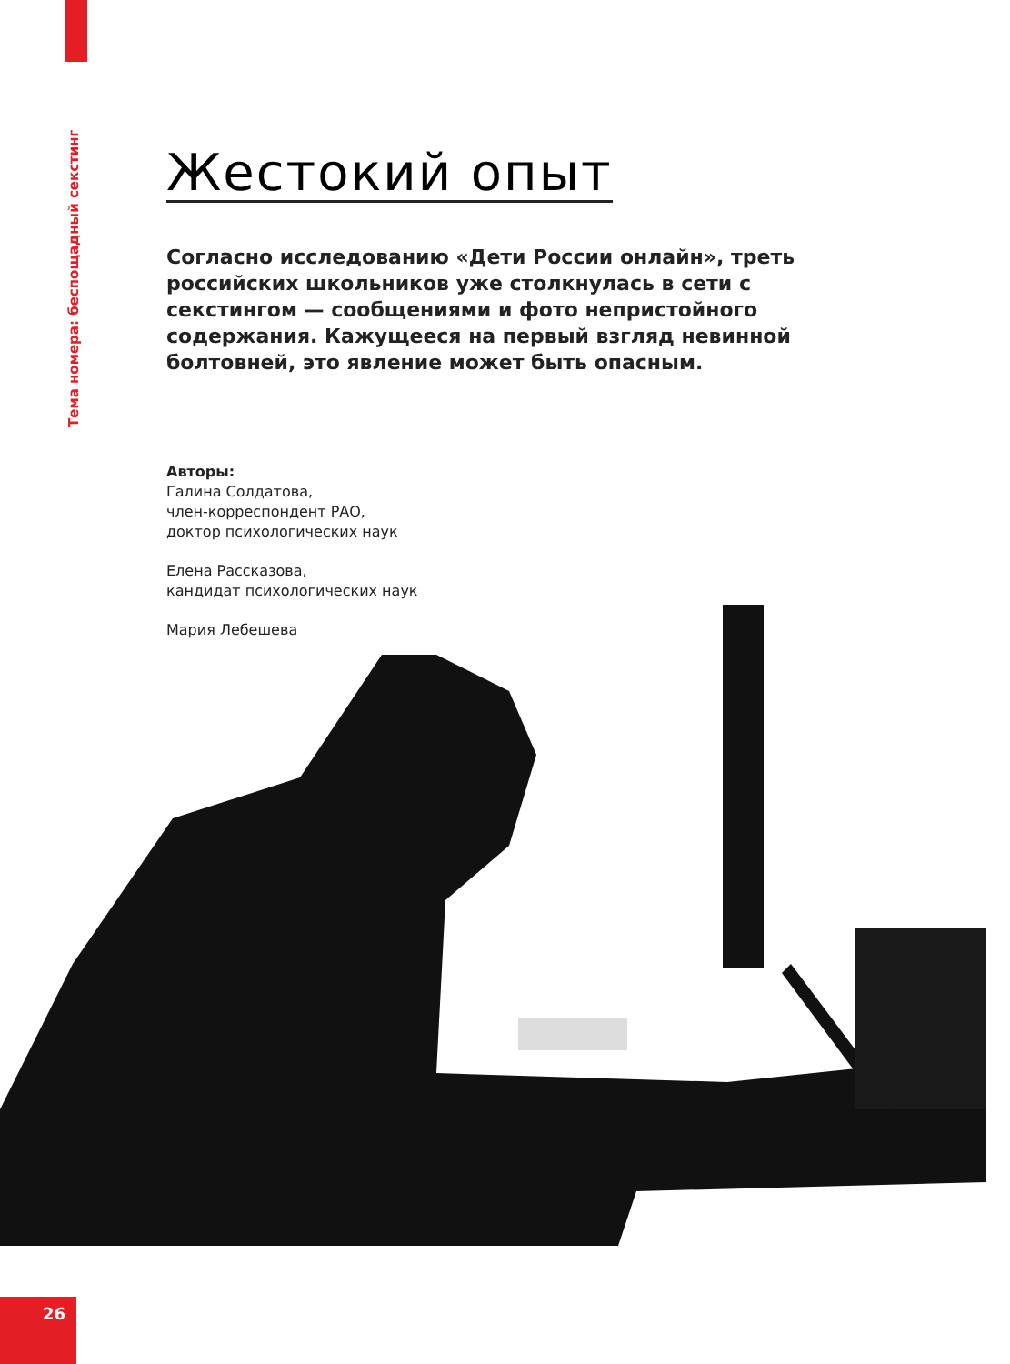Тема номера: беспощадный секстинг
Жестокий опыт
Согласно исследованию «Дети России онлайн», треть российских школьников уже столкнулась в сети с секстингом — сообщениями и фото непристойного содержания. Кажущееся на первый взгляд невинной болтовней, это явление может быть опасным.
Авторы:
Галина Солдатова,
член-корреспондент РАО,
доктор психологических наук
Елена Рассказова,
кандидат психологических наук
Мария Лебешева
26